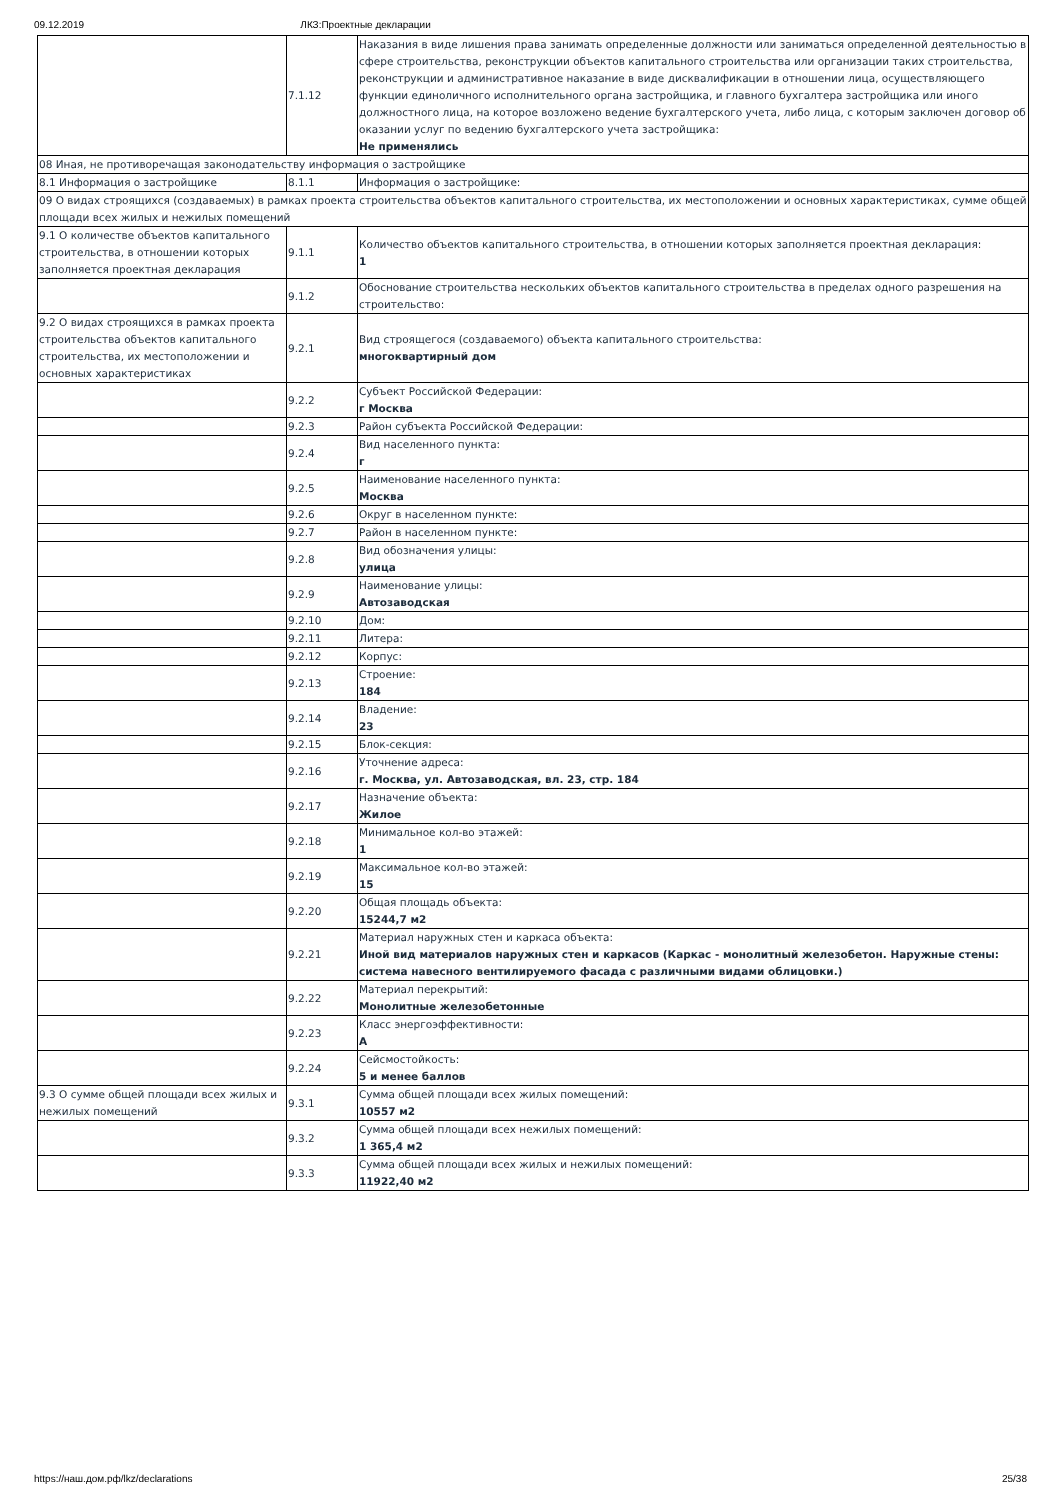09.12.2019 ЛКЗ:Проектные декларации
| | 7.1.12 | Наказания в виде лишения права занимать определенные должности или заниматься определенной деятельностью в сфере строительства, реконструкции объектов капитального строительства или организации таких строительства, реконструкции и административное наказание в виде дисквалификации в отношении лица, осуществляющего функции единоличного исполнительного органа застройщика, и главного бухгалтера застройщика или иного должностного лица, на которое возложено ведение бухгалтерского учета, либо лица, с которым заключен договор об оказании услуг по ведению бухгалтерского учета застройщика: Не применялись |
| 08 Иная, не противоречащая законодательству информация о застройщике | | |
| 8.1 Информация о застройщике | 8.1.1 | Информация о застройщике: |
| 09 О видах строящихся (создаваемых) в рамках проекта строительства объектов капитального строительства, их местоположении и основных характеристиках, сумме общей площади всех жилых и нежилых помещений | | |
| 9.1 О количестве объектов капитального строительства, в отношении которых заполняется проектная декларация | 9.1.1 | Количество объектов капитального строительства, в отношении которых заполняется проектная декларация: 1 |
| | 9.1.2 | Обоснование строительства нескольких объектов капитального строительства в пределах одного разрешения на строительство: |
| 9.2 О видах строящихся в рамках проекта строительства объектов капитального строительства, их местоположении и основных характеристиках | 9.2.1 | Вид строящегося (создаваемого) объекта капитального строительства: многоквартирный дом |
| | 9.2.2 | Субъект Российской Федерации: г Москва |
| | 9.2.3 | Район субъекта Российской Федерации: |
| | 9.2.4 | Вид населенного пункта: г |
| | 9.2.5 | Наименование населенного пункта: Москва |
| | 9.2.6 | Округ в населенном пункте: |
| | 9.2.7 | Район в населенном пункте: |
| | 9.2.8 | Вид обозначения улицы: улица |
| | 9.2.9 | Наименование улицы: Автозаводская |
| | 9.2.10 | Дом: |
| | 9.2.11 | Литера: |
| | 9.2.12 | Корпус: |
| | 9.2.13 | Строение: 184 |
| | 9.2.14 | Владение: 23 |
| | 9.2.15 | Блок-секция: |
| | 9.2.16 | Уточнение адреса: г. Москва, ул. Автозаводская, вл. 23, стр. 184 |
| | 9.2.17 | Назначение объекта: Жилое |
| | 9.2.18 | Минимальное кол-во этажей: 1 |
| | 9.2.19 | Максимальное кол-во этажей: 15 |
| | 9.2.20 | Общая площадь объекта: 15244,7 м2 |
| | 9.2.21 | Материал наружных стен и каркаса объекта: Иной вид материалов наружных стен и каркасов (Каркас - монолитный железобетон. Наружные стены: система навесного вентилируемого фасада с различными видами облицовки.) |
| | 9.2.22 | Материал перекрытий: Монолитные железобетонные |
| | 9.2.23 | Класс энергоэффективности: A |
| | 9.2.24 | Сейсмостойкость: 5 и менее баллов |
| 9.3 О сумме общей площади всех жилых и нежилых помещений | 9.3.1 | Сумма общей площади всех жилых помещений: 10557 м2 |
| | 9.3.2 | Сумма общей площади всех нежилых помещений: 1 365,4 м2 |
| | 9.3.3 | Сумма общей площади всех жилых и нежилых помещений: 11922,40 м2 |
https://наш.дом.рф/lkz/declarations 25/38